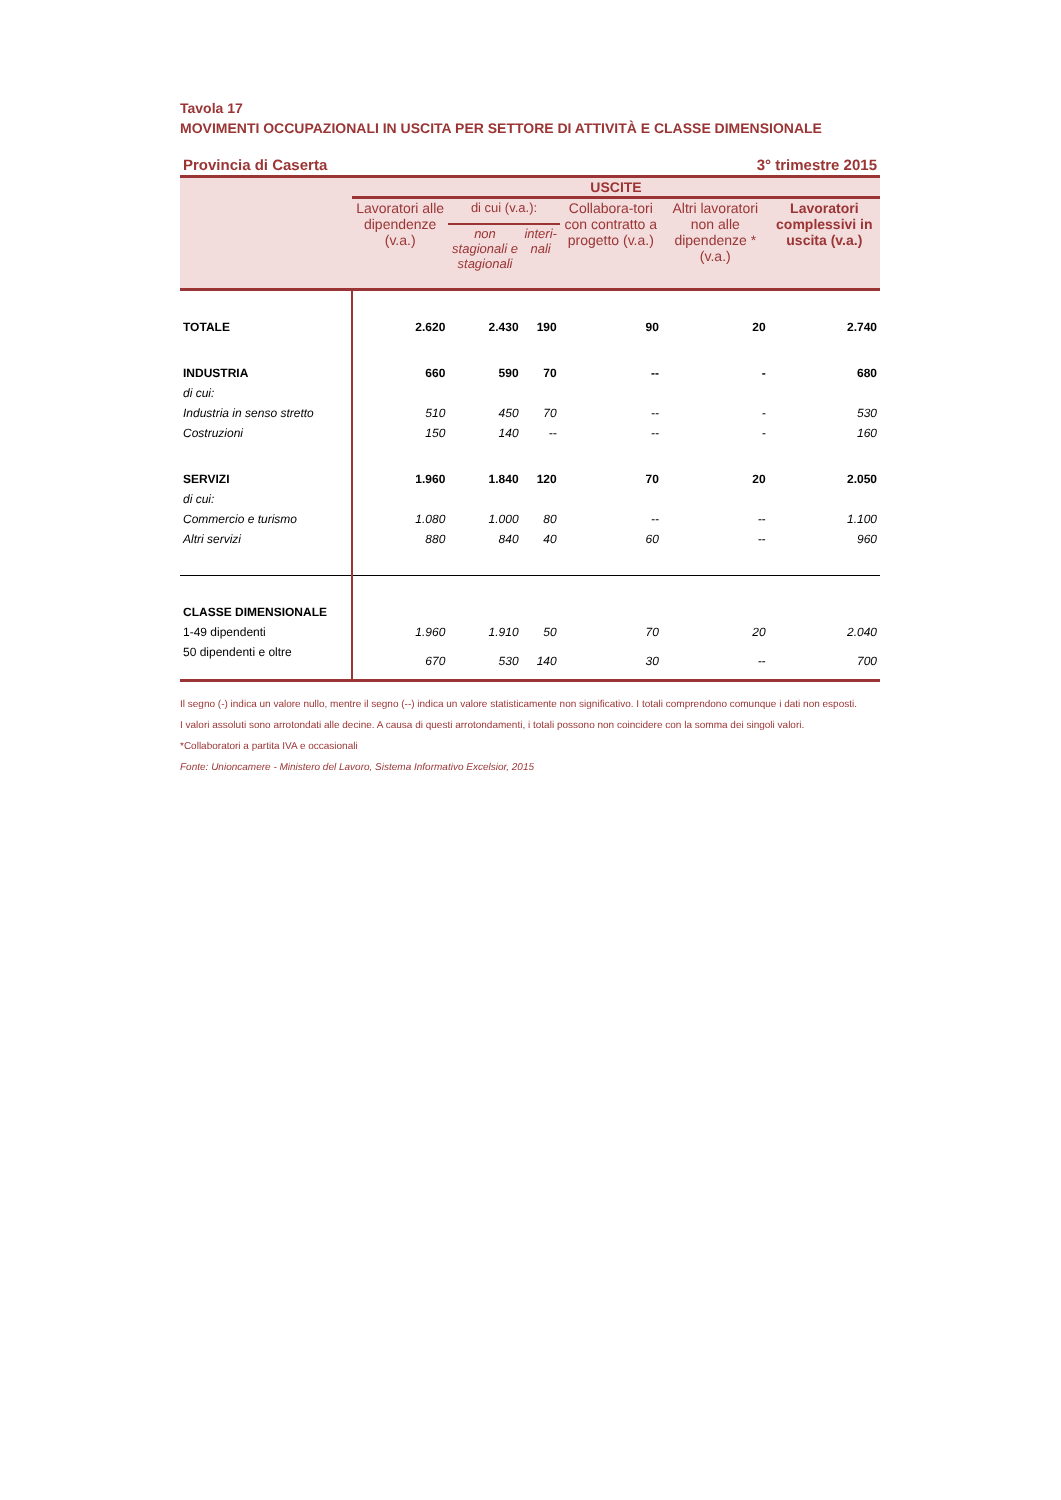Tavola 17
MOVIMENTI OCCUPAZIONALI IN USCITA PER SETTORE DI ATTIVITÀ E CLASSE DIMENSIONALE
Provincia di Caserta 3° trimestre 2015
| | USCITE | | | | | |
| --- | --- | --- | --- | --- | --- | --- |
| | Lavoratori alle dipendenze (v.a.) | di cui (v.a.): | | Collabora-tori con contratto a progetto (v.a.) | Altri lavoratori non alle dipendenze * (v.a.) | Lavoratori complessivi in uscita (v.a.) |
| | | non stagionali e stagionali | interi-nali | | | |
| TOTALE | 2.620 | 2.430 | 190 | 90 | 20 | 2.740 |
| INDUSTRIA | 660 | 590 | 70 | -- | - | 680 |
| di cui: | | | | | | |
| Industria in senso stretto | 510 | 450 | 70 | -- | - | 530 |
| Costruzioni | 150 | 140 | -- | -- | - | 160 |
| SERVIZI | 1.960 | 1.840 | 120 | 70 | 20 | 2.050 |
| di cui: | | | | | | |
| Commercio e turismo | 1.080 | 1.000 | 80 | -- | -- | 1.100 |
| Altri servizi | 880 | 840 | 40 | 60 | -- | 960 |
| CLASSE DIMENSIONALE | | | | | | |
| 1-49 dipendenti | 1.960 | 1.910 | 50 | 70 | 20 | 2.040 |
| 50 dipendenti e oltre | 670 | 530 | 140 | 30 | -- | 700 |
Il segno (-) indica un valore nullo, mentre il segno (--) indica un valore statisticamente non significativo. I totali comprendono comunque i dati non esposti.
I valori assoluti sono arrotondati alle decine. A causa di questi arrotondamenti, i totali possono non coincidere con la somma dei singoli valori.
*Collaboratori a partita IVA e occasionali
Fonte: Unioncamere - Ministero del Lavoro, Sistema Informativo Excelsior, 2015